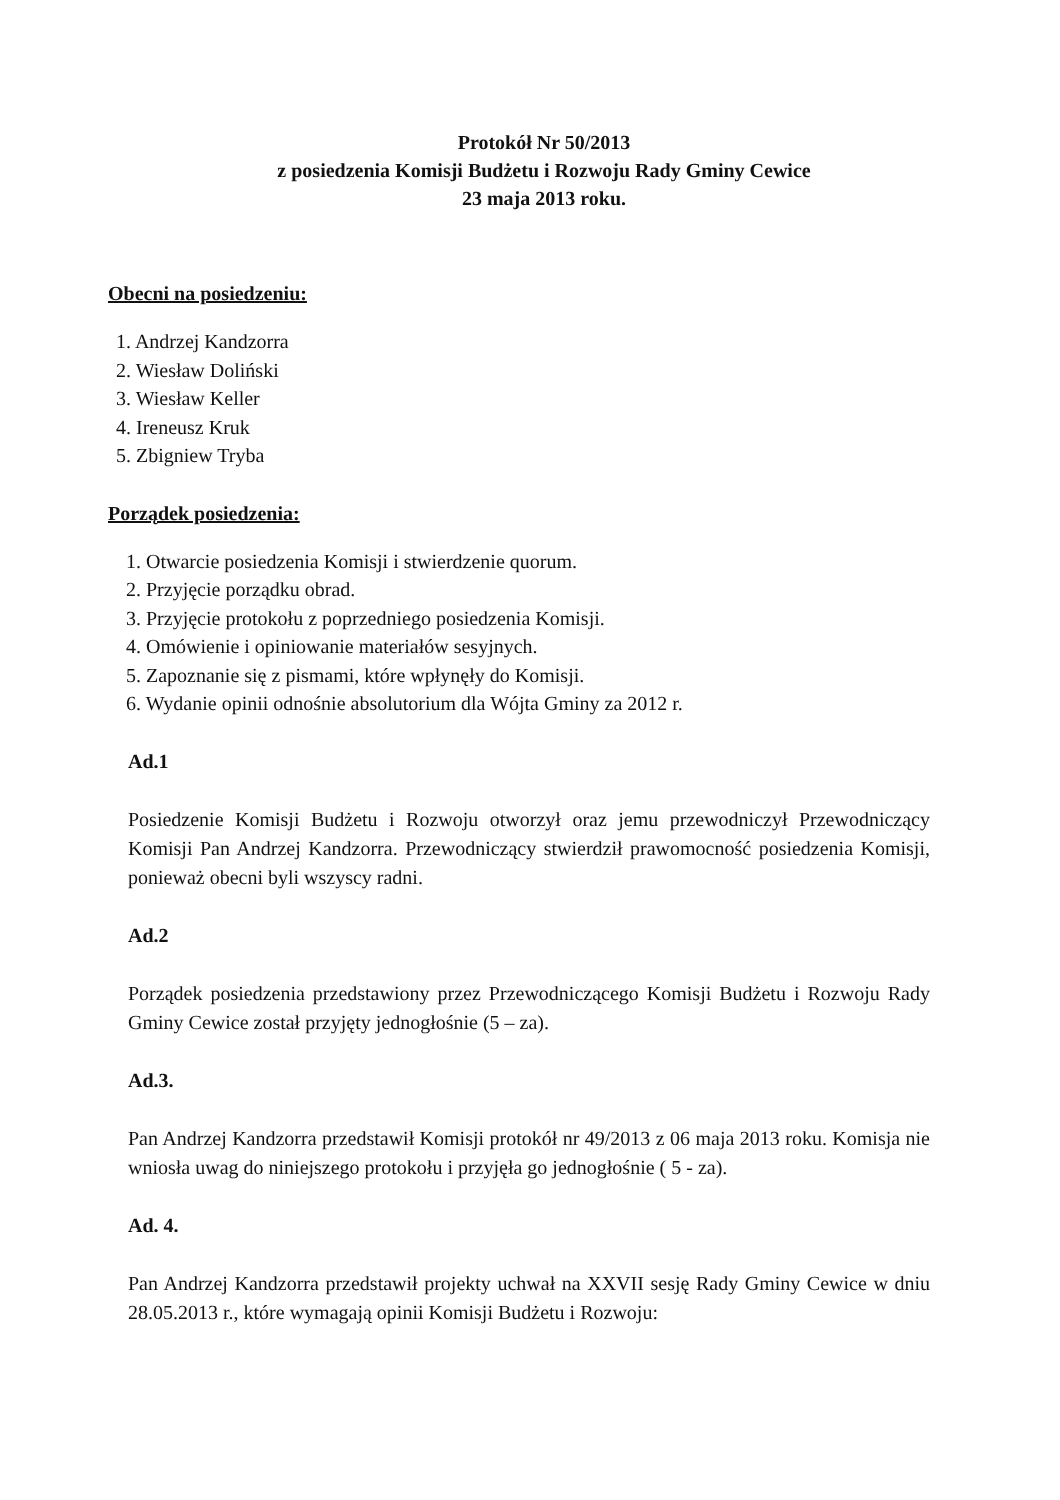Protokół Nr 50/2013
z posiedzenia Komisji Budżetu i Rozwoju Rady Gminy Cewice
23 maja 2013 roku.
Obecni na posiedzeniu:
1. Andrzej Kandzorra
2. Wiesław Doliński
3. Wiesław Keller
4. Ireneusz Kruk
5. Zbigniew Tryba
Porządek posiedzenia:
1. Otwarcie posiedzenia Komisji i stwierdzenie quorum.
2. Przyjęcie porządku obrad.
3. Przyjęcie protokołu z poprzedniego posiedzenia Komisji.
4. Omówienie i opiniowanie materiałów sesyjnych.
5. Zapoznanie się z pismami, które wpłynęły do Komisji.
6. Wydanie opinii odnośnie absolutorium dla Wójta Gminy za 2012 r.
Ad.1
Posiedzenie Komisji Budżetu i Rozwoju otworzył oraz jemu przewodniczył Przewodniczący Komisji Pan Andrzej Kandzorra. Przewodniczący stwierdził prawomocność posiedzenia Komisji, ponieważ obecni byli wszyscy radni.
Ad.2
Porządek posiedzenia przedstawiony przez Przewodniczącego Komisji Budżetu i Rozwoju Rady Gminy Cewice został przyjęty jednogłośnie (5 – za).
Ad.3.
Pan Andrzej Kandzorra przedstawił Komisji protokół nr 49/2013 z 06 maja 2013 roku. Komisja nie wniosła uwag do niniejszego protokołu i przyjęła go jednogłośnie ( 5 - za).
Ad. 4.
Pan Andrzej Kandzorra przedstawił projekty uchwał na XXVII sesję Rady Gminy Cewice w dniu 28.05.2013 r., które wymagają opinii Komisji Budżetu i Rozwoju: